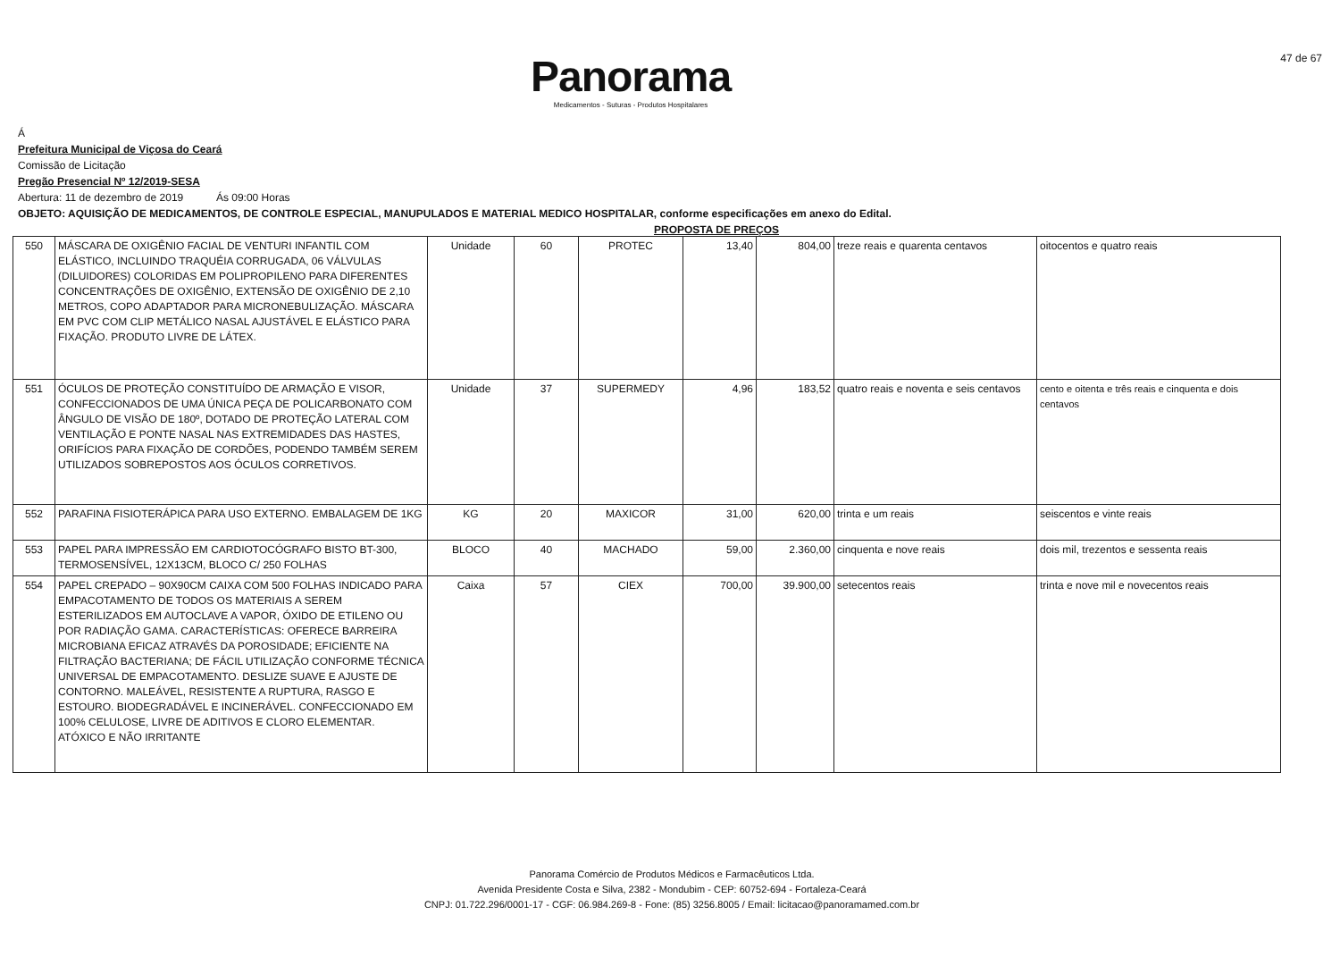Panorama
Medicamentos - Suturas - Produtos Hospitalares
47 de 67
Á
Prefeitura Municipal de Viçosa do Ceará
Comissão de Licitação
Pregão Presencial Nº 12/2019-SESA
Abertura: 11 de dezembro de 2019 Ás 09:00 Horas
OBJETO: AQUISIÇÃO DE MEDICAMENTOS, DE CONTROLE ESPECIAL, MANUPULADOS E MATERIAL MEDICO HOSPITALAR, conforme especificações em anexo do Edital.
PROPOSTA DE PREÇOS
| 550 | MÁSCARA DE OXIGÊNIO FACIAL DE VENTURI INFANTIL COM ELÁSTICO, INCLUINDO TRAQUÉIA CORRUGADA, 06 VÁLVULAS (DILUIDORES) COLORIDAS EM POLIPROPILENO PARA DIFERENTES CONCENTRAÇÕES DE OXIGÊNIO, EXTENSÃO DE OXIGÊNIO DE 2,10 METROS, COPO ADAPTADOR PARA MICRONEBULIZAÇÃO. MÁSCARA EM PVC COM CLIP METÁLICO NASAL AJUSTÁVEL E ELÁSTICO PARA FIXAÇÃO. PRODUTO LIVRE DE LÁTEX. | Unidade | 60 | PROTEC | 13,40 | 804,00 | treze reais e quarenta centavos | oitocentos e quatro reais |
| 551 | ÓCULOS DE PROTEÇÃO CONSTITUÍDO DE ARMAÇÃO E VISOR, CONFECCIONADOS DE UMA ÚNICA PEÇA DE POLICARBONATO COM ÂNGULO DE VISÃO DE 180º, DOTADO DE PROTEÇÃO LATERAL COM VENTILAÇÃO E PONTE NASAL NAS EXTREMIDADES DAS HASTES, ORIFÍCIOS PARA FIXAÇÃO DE CORDÕES, PODENDO TAMBÉM SEREM UTILIZADOS SOBREPOSTOS AOS ÓCULOS CORRETIVOS. | Unidade | 37 | SUPERMEDY | 4,96 | 183,52 | quatro reais e noventa e seis centavos | cento e oitenta e três reais e cinquenta e dois centavos |
| 552 | PARAFINA FISIOTERÁPICA PARA USO EXTERNO. EMBALAGEM DE 1KG | KG | 20 | MAXICOR | 31,00 | 620,00 | trinta e um reais | seiscentos e vinte reais |
| 553 | PAPEL PARA IMPRESSÃO EM CARDIOTOCÓGRAFO BISTO BT-300, TERMOSENSÍVEL, 12X13CM, BLOCO C/ 250 FOLHAS | BLOCO | 40 | MACHADO | 59,00 | 2.360,00 | cinquenta e nove reais | dois mil, trezentos e sessenta reais |
| 554 | PAPEL CREPADO – 90X90CM CAIXA COM 500 FOLHAS INDICADO PARA EMPACOTAMENTO DE TODOS OS MATERIAIS A SEREM ESTERILIZADOS EM AUTOCLAVE A VAPOR, ÓXIDO DE ETILENO OU POR RADIAÇÃO GAMA. CARACTERÍSTICAS: OFERECE BARREIRA MICROBIANA EFICAZ ATRAVÉS DA POROSIDADE; EFICIENTE NA FILTRAÇÃO BACTERIANA; DE FÁCIL UTILIZAÇÃO CONFORME TÉCNICA UNIVERSAL DE EMPACOTAMENTO. DESLIZE SUAVE E AJUSTE DE CONTORNO. MALEÁVEL, RESISTENTE A RUPTURA, RASGO E ESTOURO. BIODEGRADÁVEL E INCINERÁVEL. CONFECCIONADO EM 100% CELULOSE, LIVRE DE ADITIVOS E CLORO ELEMENTAR. ATÓXICO E NÃO IRRITANTE | Caixa | 57 | CIEX | 700,00 | 39.900,00 | setecentos reais | trinta e nove mil e novecentos reais |
Panorama Comércio de Produtos Médicos e Farmacêuticos Ltda.
Avenida Presidente Costa e Silva, 2382 - Mondubim - CEP: 60752-694 - Fortaleza-Ceará
CNPJ: 01.722.296/0001-17 - CGF: 06.984.269-8 - Fone: (85) 3256.8005 / Email: licitacao@panoramamed.com.br